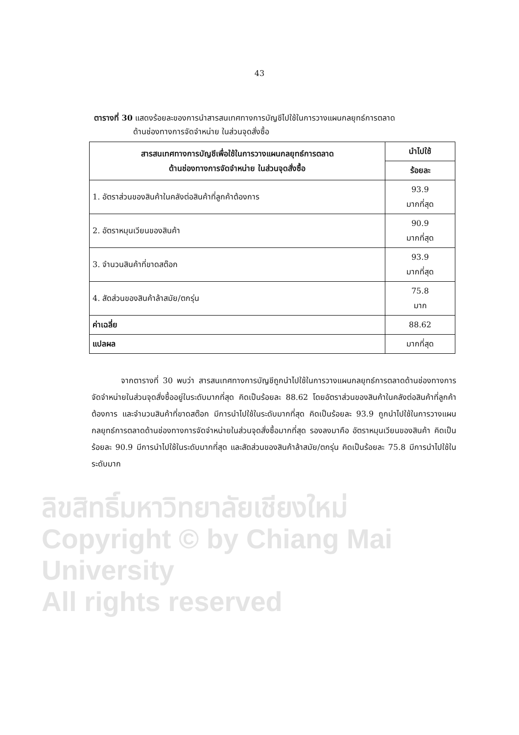43
ตารางที่ 30 แสดงร้อยละของการนำสารสนเทศทางการบัญชีไปใช้ในการวางแผนกลยุทธ์การตลาด
ด้านช่องทางการจัดจำหน่าย ในส่วนจุดสั่งซื้อ
| สารสนเทศทางการบัญชีเพื่อใช้ในการวางแผนกลยุทธ์การตลาด ด้านช่องทางการจัดจำหน่าย ในส่วนจุดสั่งซื้อ | นำไปใช้ |
| --- | --- |
| | ร้อยละ |
| 1. อัตราส่วนของสินค้าในคลังต่อสินค้าที่ลูกค้าต้องการ | 93.9 มากที่สุด |
| 2. อัตราหมุนเวียนของสินค้า | 90.9 มากที่สุด |
| 3. จำนวนสินค้าที่ขาดสต๊อก | 93.9 มากที่สุด |
| 4. สัดส่วนของสินค้าล้าสมัย/ตกรุ่น | 75.8 มาก |
| ค่าเฉลี่ย | 88.62 |
| แปลผล | มากที่สุด |
จากตารางที่ 30 พบว่า สารสนเทศทางการบัญชีถูกนำไปใช้ในการวางแผนกลยุทธ์การตลาดด้านช่องทางการจัดจำหน่ายในส่วนจุดสั่งซื้ออยู่ในระดับมากที่สุด คิดเป็นร้อยละ 88.62 โดยอัตราส่วนของสินค้าในคลังต่อสินค้าที่ลูกค้าต้องการ และจำนวนสินค้าที่ขาดสต๊อก มีการนำไปใช้ในระดับมากที่สุด คิดเป็นร้อยละ 93.9 ถูกนำไปใช้ในการวางแผนกลยุทธ์การตลาดด้านช่องทางการจัดจำหน่ายในส่วนจุดสั่งซื้อมากที่สุด รองลงมาคือ อัตราหมุนเวียนของสินค้า คิดเป็นร้อยละ 90.9 มีการนำไปใช้ในระดับมากที่สุด และสัดส่วนของสินค้าล้าสมัย/ตกรุ่น คิดเป็นร้อยละ 75.8 มีการนำไปใช้ในระดับมาก
ลิขสิทธิ์มหาวิทยาลัยเชียงใหม่
Copyright © by Chiang Mai University
All rights reserved